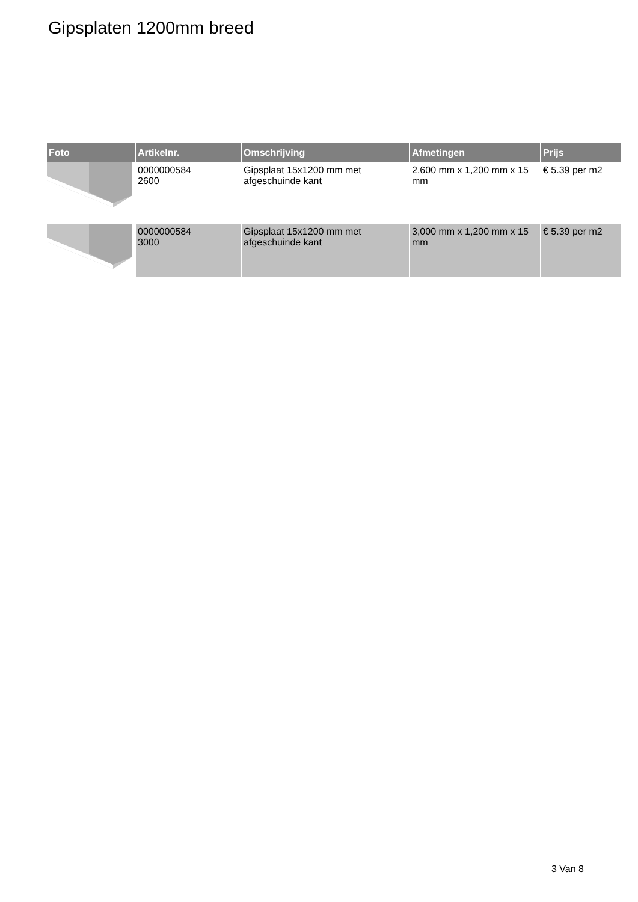Gipsplaten 1200mm breed
| Foto | Artikelnr. | Omschrijving | Afmetingen | Prijs |
| --- | --- | --- | --- | --- |
| | 0000000584 2600 | Gipsplaat 15x1200 mm met afgeschuinde kant | 2,600 mm x 1,200 mm x 15 mm | € 5.39 per m2 |
| | 0000000584 3000 | Gipsplaat 15x1200 mm met afgeschuinde kant | 3,000 mm x 1,200 mm x 15 mm | € 5.39 per m2 |
3 Van 8